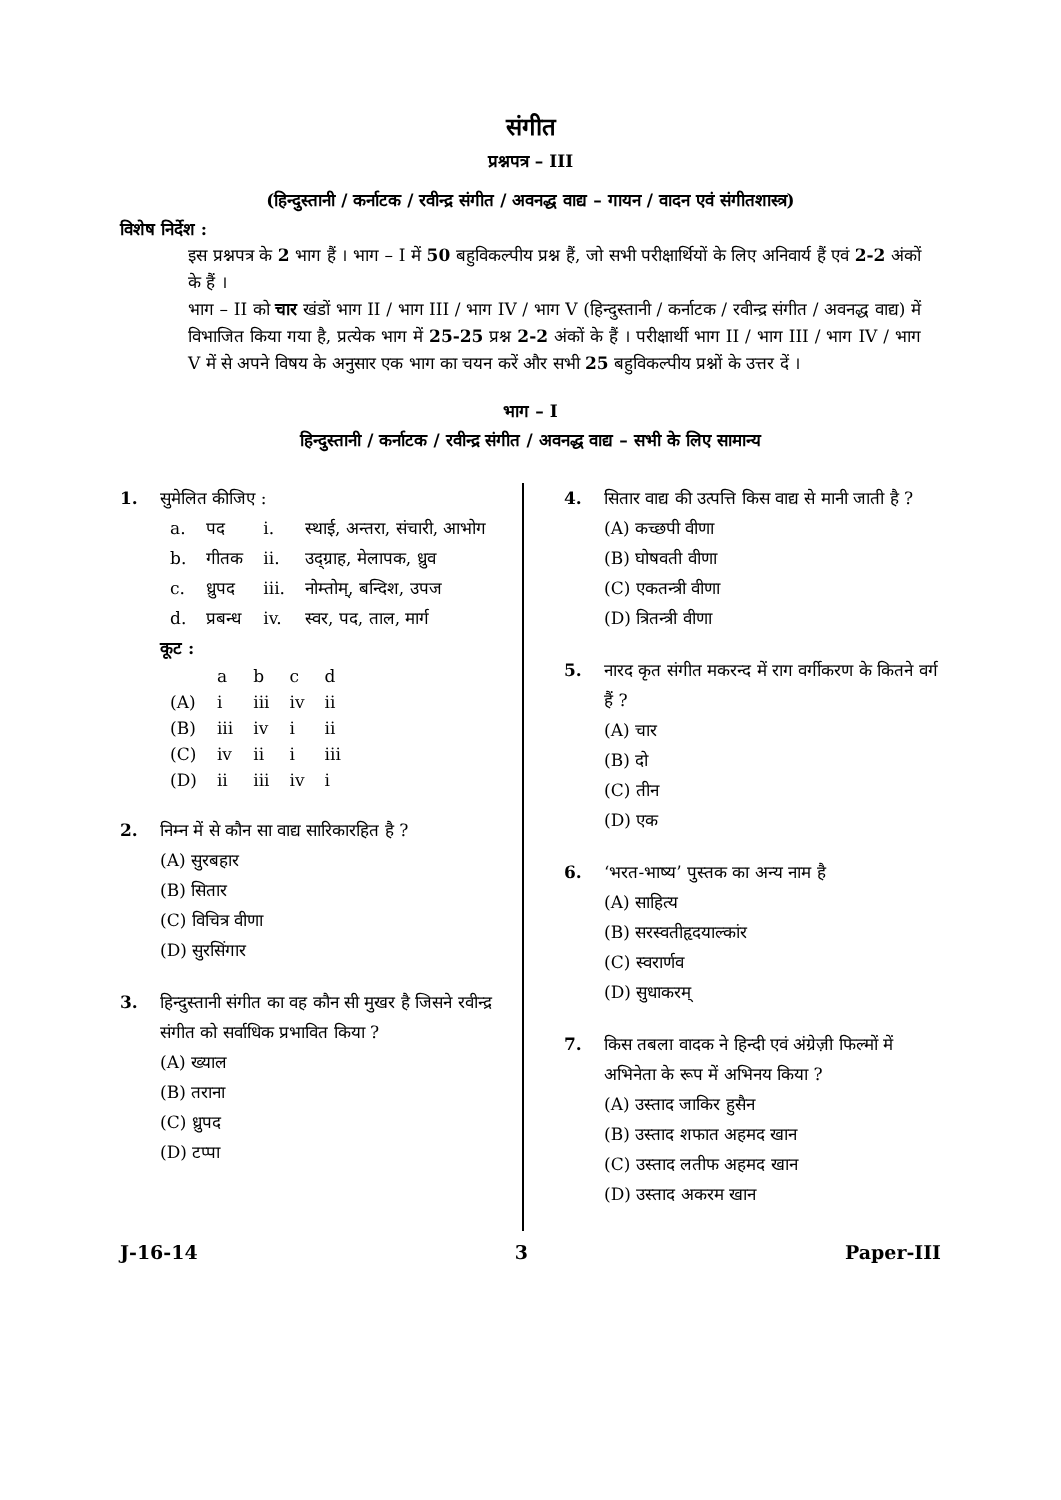संगीत
प्रश्नपत्र – III
(हिन्दुस्तानी / कर्नाटक / रवीन्द्र संगीत / अवनद्ध वाद्य – गायन / वादन एवं संगीतशास्त्र)
विशेष निर्देश :
इस प्रश्नपत्र के 2 भाग हैं । भाग – I में 50 बहुविकल्पीय प्रश्न हैं, जो सभी परीक्षार्थियों के लिए अनिवार्य हैं एवं 2-2 अंकों के हैं ।
भाग – II को चार खंडों भाग II / भाग III / भाग IV / भाग V (हिन्दुस्तानी / कर्नाटक / रवीन्द्र संगीत / अवनद्ध वाद्य) में विभाजित किया गया है, प्रत्येक भाग में 25-25 प्रश्न 2-2 अंकों के हैं । परीक्षार्थी भाग II / भाग III / भाग IV / भाग V में से अपने विषय के अनुसार एक भाग का चयन करें और सभी 25 बहुविकल्पीय प्रश्नों के उत्तर दें ।
भाग – I
हिन्दुस्तानी / कर्नाटक / रवीन्द्र संगीत / अवनद्ध वाद्य – सभी के लिए सामान्य
1. सुमेलित कीजिए :
| a. | पद | i. | स्थाई, अन्तरा, संचारी, आभोग |
| b. | गीतक | ii. | उद्ग्राह, मेलापक, ध्रुव |
| c. | ध्रुपद | iii. | नोम्तोम्, बन्दिश, उपज |
| d. | प्रबन्ध | iv. | स्वर, पद, ताल, मार्ग |
कूट :
| | a | b | c | d |
| (A) | i | iii | iv | ii |
| (B) | iii | iv | i | ii |
| (C) | iv | ii | i | iii |
| (D) | ii | iii | iv | i |
2. निम्न में से कौन सा वाद्य सारिकारहित है ?
(A) सुरबहार
(B) सितार
(C) विचित्र वीणा
(D) सुरसिंगार
3. हिन्दुस्तानी संगीत का वह कौन सी मुखर है जिसने रवीन्द्र संगीत को सर्वाधिक प्रभावित किया ?
(A) ख्याल
(B) तराना
(C) ध्रुपद
(D) टप्पा
4. सितार वाद्य की उत्पत्ति किस वाद्य से मानी जाती है ?
(A) कच्छपी वीणा
(B) घोषवती वीणा
(C) एकतन्त्री वीणा
(D) त्रितन्त्री वीणा
5. नारद कृत संगीत मकरन्द में राग वर्गीकरण के कितने वर्ग हैं ?
(A) चार
(B) दो
(C) तीन
(D) एक
6. ‘भरत-भाष्य’ पुस्तक का अन्य नाम है
(A) साहित्य
(B) सरस्वतीहृदयाल्कांर
(C) स्वरार्णव
(D) सुधाकरम्
7. किस तबला वादक ने हिन्दी एवं अंग्रेज़ी फिल्मों में अभिनेता के रूप में अभिनय किया ?
(A) उस्ताद जाकिर हुसैन
(B) उस्ताद शफात अहमद खान
(C) उस्ताद लतीफ अहमद खान
(D) उस्ताद अकरम खान
J-16-14 3 Paper-III